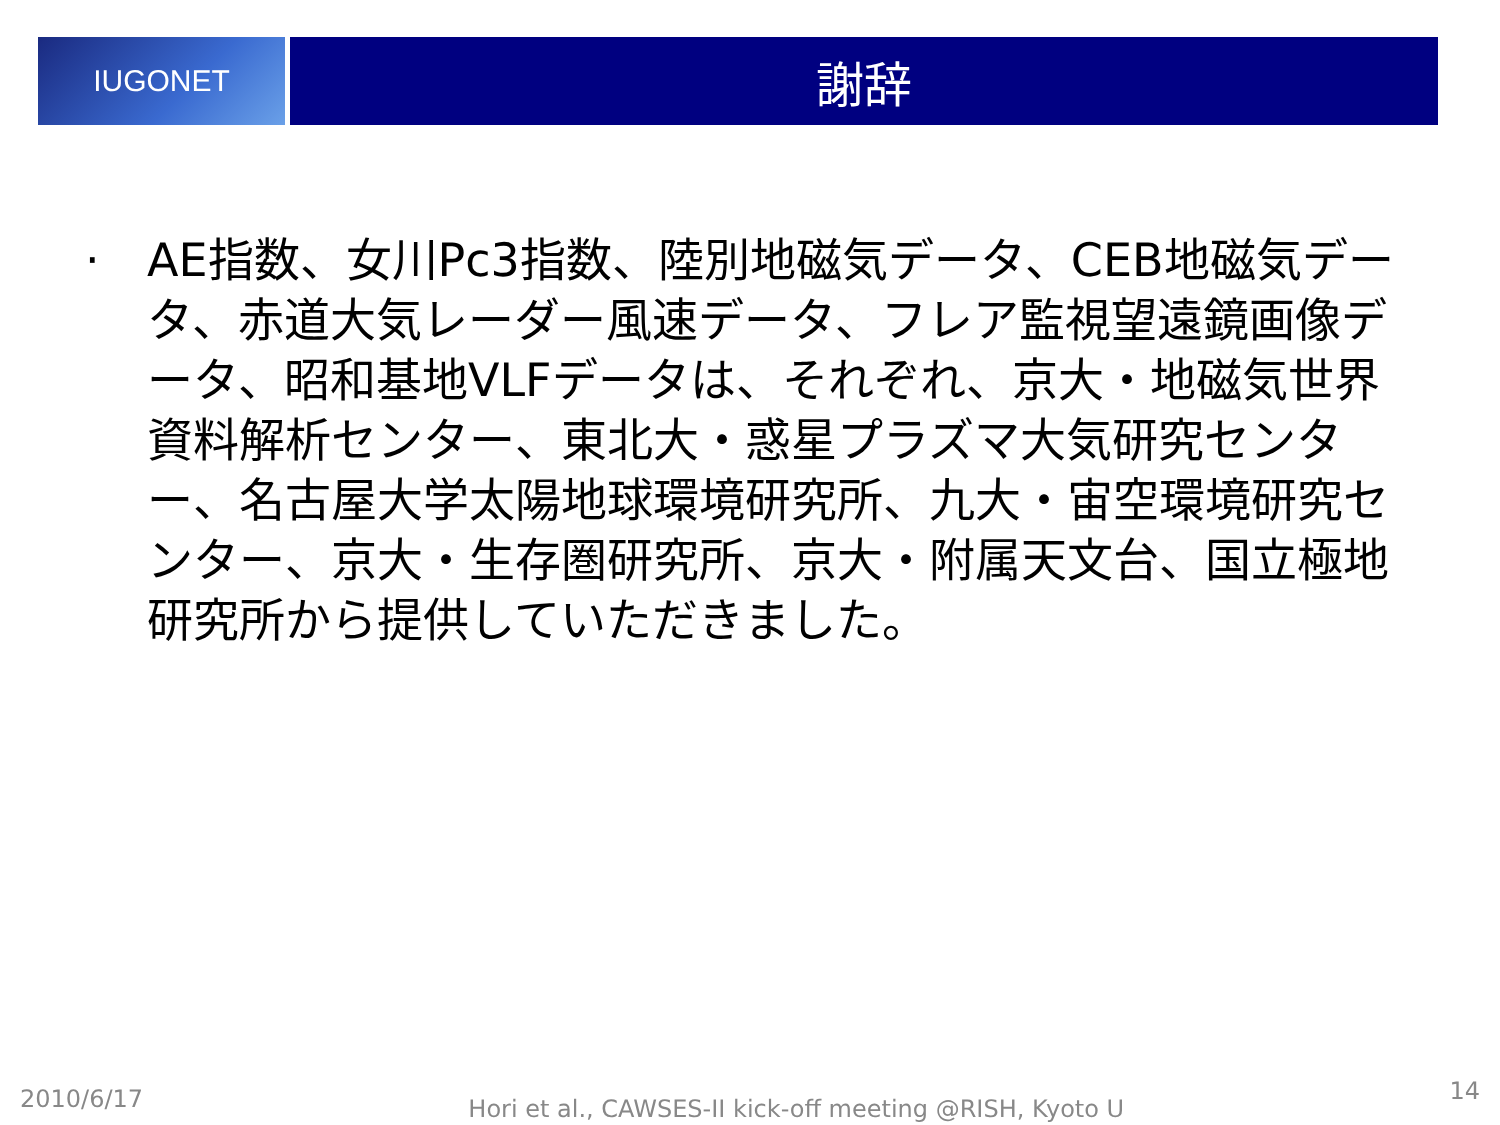IUGONET
謝辞
· AE指数、女川Pc3指数、陸別地磁気データ、CEB地磁気データ、赤道大気レーダー風速データ、フレア監視望遠鏡画像データ、昭和基地VLFデータは、それぞれ、京大・地磁気世界資料解析センター、東北大・惑星プラズマ大気研究センター、名古屋大学太陽地球環境研究所、九大・宙空環境研究センター、京大・生存圏研究所、京大・附属天文台、国立極地研究所から提供していただきました。
2010/6/17 Hori et al., CAWSES-II kick-off meeting @RISH, Kyoto U 14